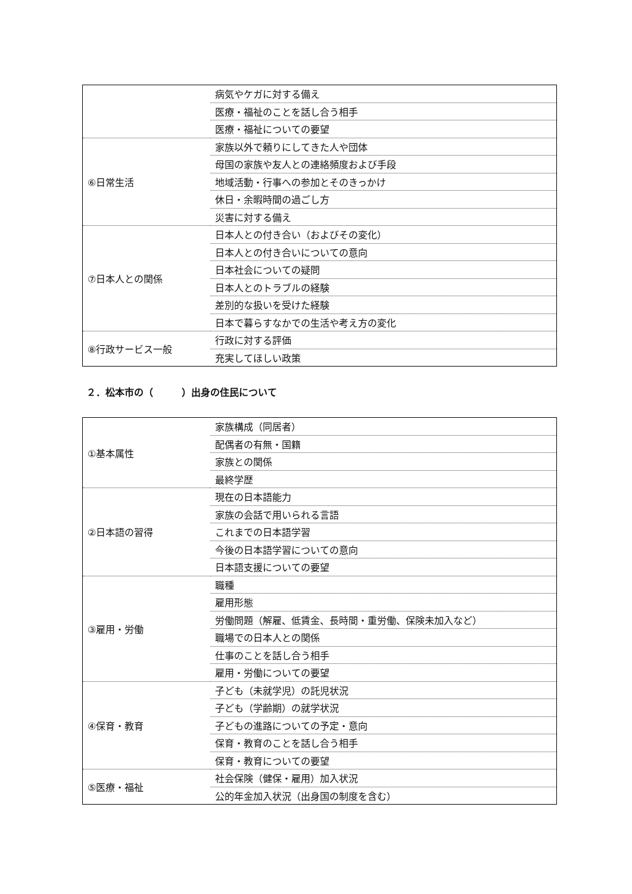| | 病気やケガに対する備え |
| | 医療・福祉のことを話し合う相手 |
| | 医療・福祉についての要望 |
| ⑥日常生活 | 家族以外で頼りにしてきた人や団体 |
| | 母国の家族や友人との連絡頻度および手段 |
| | 地域活動・行事への参加とそのきっかけ |
| | 休日・余暇時間の過ごし方 |
| | 災害に対する備え |
| ⑦日本人との関係 | 日本人との付き合い（およびその変化） |
| | 日本人との付き合いについての意向 |
| | 日本社会についての疑問 |
| | 日本人とのトラブルの経験 |
| | 差別的な扱いを受けた経験 |
| | 日本で暮らすなかでの生活や考え方の変化 |
| ⑧行政サービス一般 | 行政に対する評価 |
| | 充実してほしい政策 |
２．松本市の（　　　）出身の住民について
| ①基本属性 | 家族構成（同居者） |
| | 配偶者の有無・国籍 |
| | 家族との関係 |
| | 最終学歴 |
| ②日本語の習得 | 現在の日本語能力 |
| | 家族の会話で用いられる言語 |
| | これまでの日本語学習 |
| | 今後の日本語学習についての意向 |
| | 日本語支援についての要望 |
| ③雇用・労働 | 職種 |
| | 雇用形態 |
| | 労働問題（解雇、低賃金、長時間・重労働、保険未加入など） |
| | 職場での日本人との関係 |
| | 仕事のことを話し合う相手 |
| | 雇用・労働についての要望 |
| ④保育・教育 | 子ども（未就学児）の託児状況 |
| | 子ども（学齢期）の就学状況 |
| | 子どもの進路についての予定・意向 |
| | 保育・教育のことを話し合う相手 |
| | 保育・教育についての要望 |
| ⑤医療・福祉 | 社会保険（健保・雇用）加入状況 |
| | 公的年金加入状況（出身国の制度を含む） |